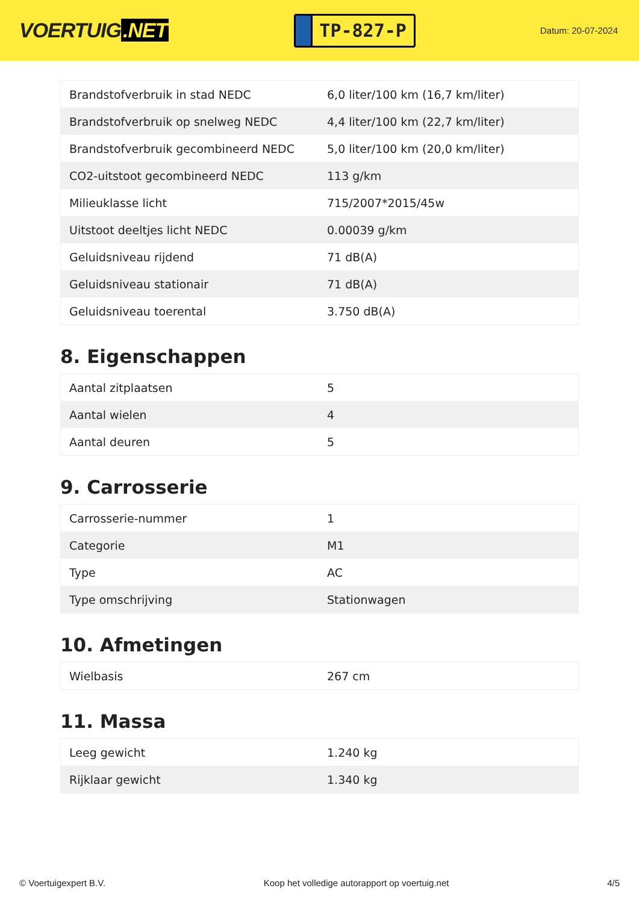VOERTUIG.NET
TP-827-P
Datum: 20-07-2024
| Brandstofverbruik in stad NEDC | 6,0 liter/100 km (16,7 km/liter) |
| Brandstofverbruik op snelweg NEDC | 4,4 liter/100 km (22,7 km/liter) |
| Brandstofverbruik gecombineerd NEDC | 5,0 liter/100 km (20,0 km/liter) |
| CO2-uitstoot gecombineerd NEDC | 113 g/km |
| Milieuklasse licht | 715/2007*2015/45w |
| Uitstoot deeltjes licht NEDC | 0.00039 g/km |
| Geluidsniveau rijdend | 71 dB(A) |
| Geluidsniveau stationair | 71 dB(A) |
| Geluidsniveau toerental | 3.750 dB(A) |
8. Eigenschappen
| Aantal zitplaatsen | 5 |
| Aantal wielen | 4 |
| Aantal deuren | 5 |
9. Carrosserie
| Carrosserie-nummer | 1 |
| Categorie | M1 |
| Type | AC |
| Type omschrijving | Stationwagen |
10. Afmetingen
| Wielbasis | 267 cm |
11. Massa
| Leeg gewicht | 1.240 kg |
| Rijklaar gewicht | 1.340 kg |
© Voertuigexpert B.V. Koop het volledige autorapport op voertuig.net 4/5